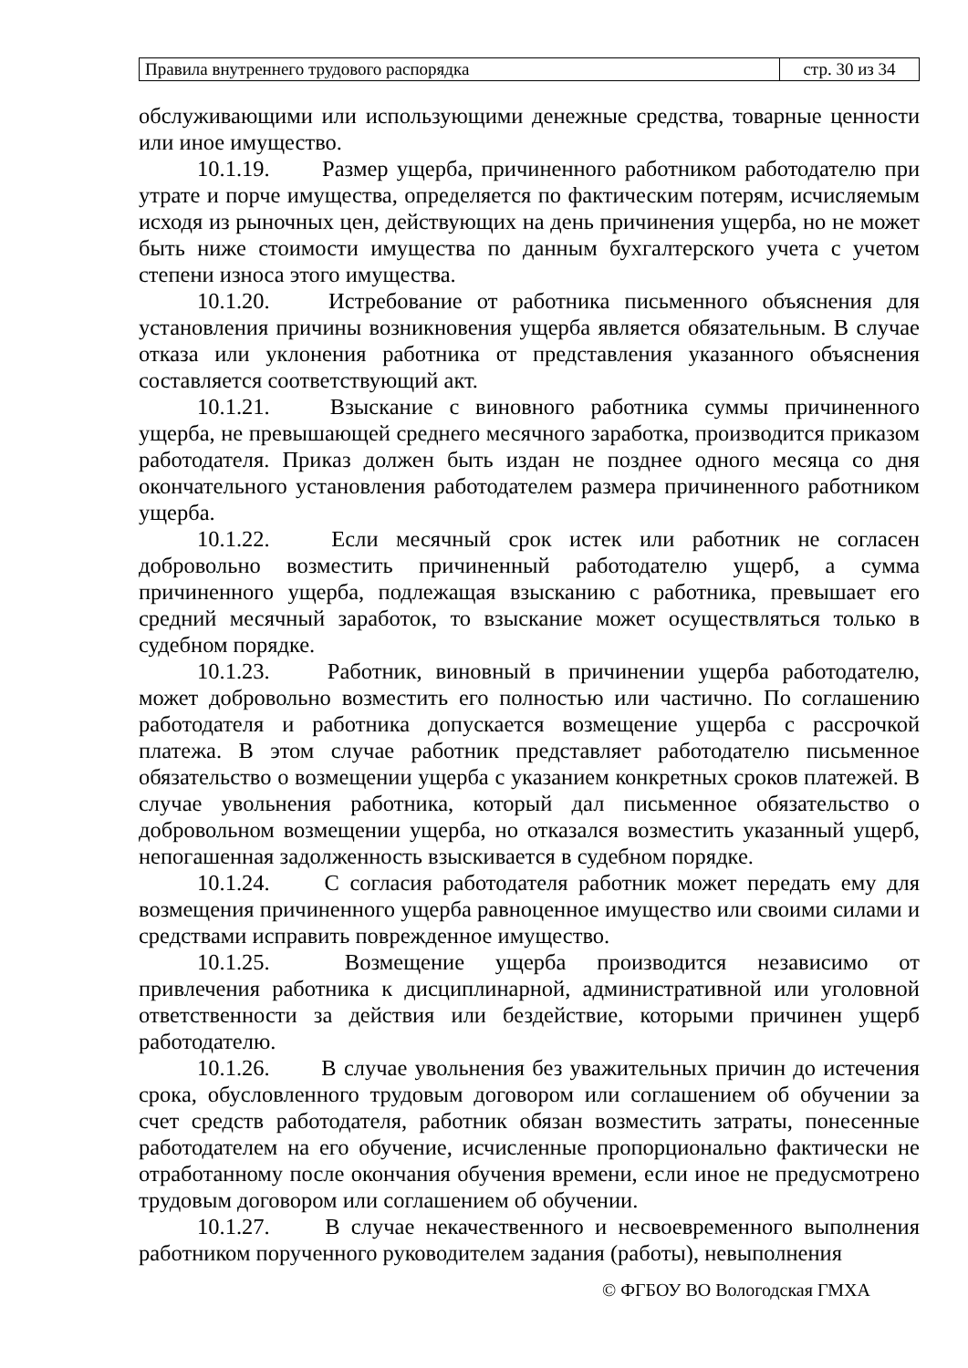| Правила внутреннего трудового распорядка | стр. 30 из 34 |
обслуживающими или использующими денежные средства, товарные ценности или иное имущество.
10.1.19. Размер ущерба, причиненного работником работодателю при утрате и порче имущества, определяется по фактическим потерям, исчисляемым исходя из рыночных цен, действующих на день причинения ущерба, но не может быть ниже стоимости имущества по данным бухгалтерского учета с учетом степени износа этого имущества.
10.1.20. Истребование от работника письменного объяснения для установления причины возникновения ущерба является обязательным. В случае отказа или уклонения работника от представления указанного объяснения составляется соответствующий акт.
10.1.21. Взыскание с виновного работника суммы причиненного ущерба, не превышающей среднего месячного заработка, производится приказом работодателя. Приказ должен быть издан не позднее одного месяца со дня окончательного установления работодателем размера причиненного работником ущерба.
10.1.22. Если месячный срок истек или работник не согласен добровольно возместить причиненный работодателю ущерб, а сумма причиненного ущерба, подлежащая взысканию с работника, превышает его средний месячный заработок, то взыскание может осуществляться только в судебном порядке.
10.1.23. Работник, виновный в причинении ущерба работодателю, может добровольно возместить его полностью или частично. По соглашению работодателя и работника допускается возмещение ущерба с рассрочкой платежа. В этом случае работник представляет работодателю письменное обязательство о возмещении ущерба с указанием конкретных сроков платежей. В случае увольнения работника, который дал письменное обязательство о добровольном возмещении ущерба, но отказался возместить указанный ущерб, непогашенная задолженность взыскивается в судебном порядке.
10.1.24. С согласия работодателя работник может передать ему для возмещения причиненного ущерба равноценное имущество или своими силами и средствами исправить поврежденное имущество.
10.1.25. Возмещение ущерба производится независимо от привлечения работника к дисциплинарной, административной или уголовной ответственности за действия или бездействие, которыми причинен ущерб работодателю.
10.1.26. В случае увольнения без уважительных причин до истечения срока, обусловленного трудовым договором или соглашением об обучении за счет средств работодателя, работник обязан возместить затраты, понесенные работодателем на его обучение, исчисленные пропорционально фактически не отработанному после окончания обучения времени, если иное не предусмотрено трудовым договором или соглашением об обучении.
10.1.27. В случае некачественного и несвоевременного выполнения работником порученного руководителем задания (работы), невыполнения
© ФГБОУ ВО Вологодская ГМХА